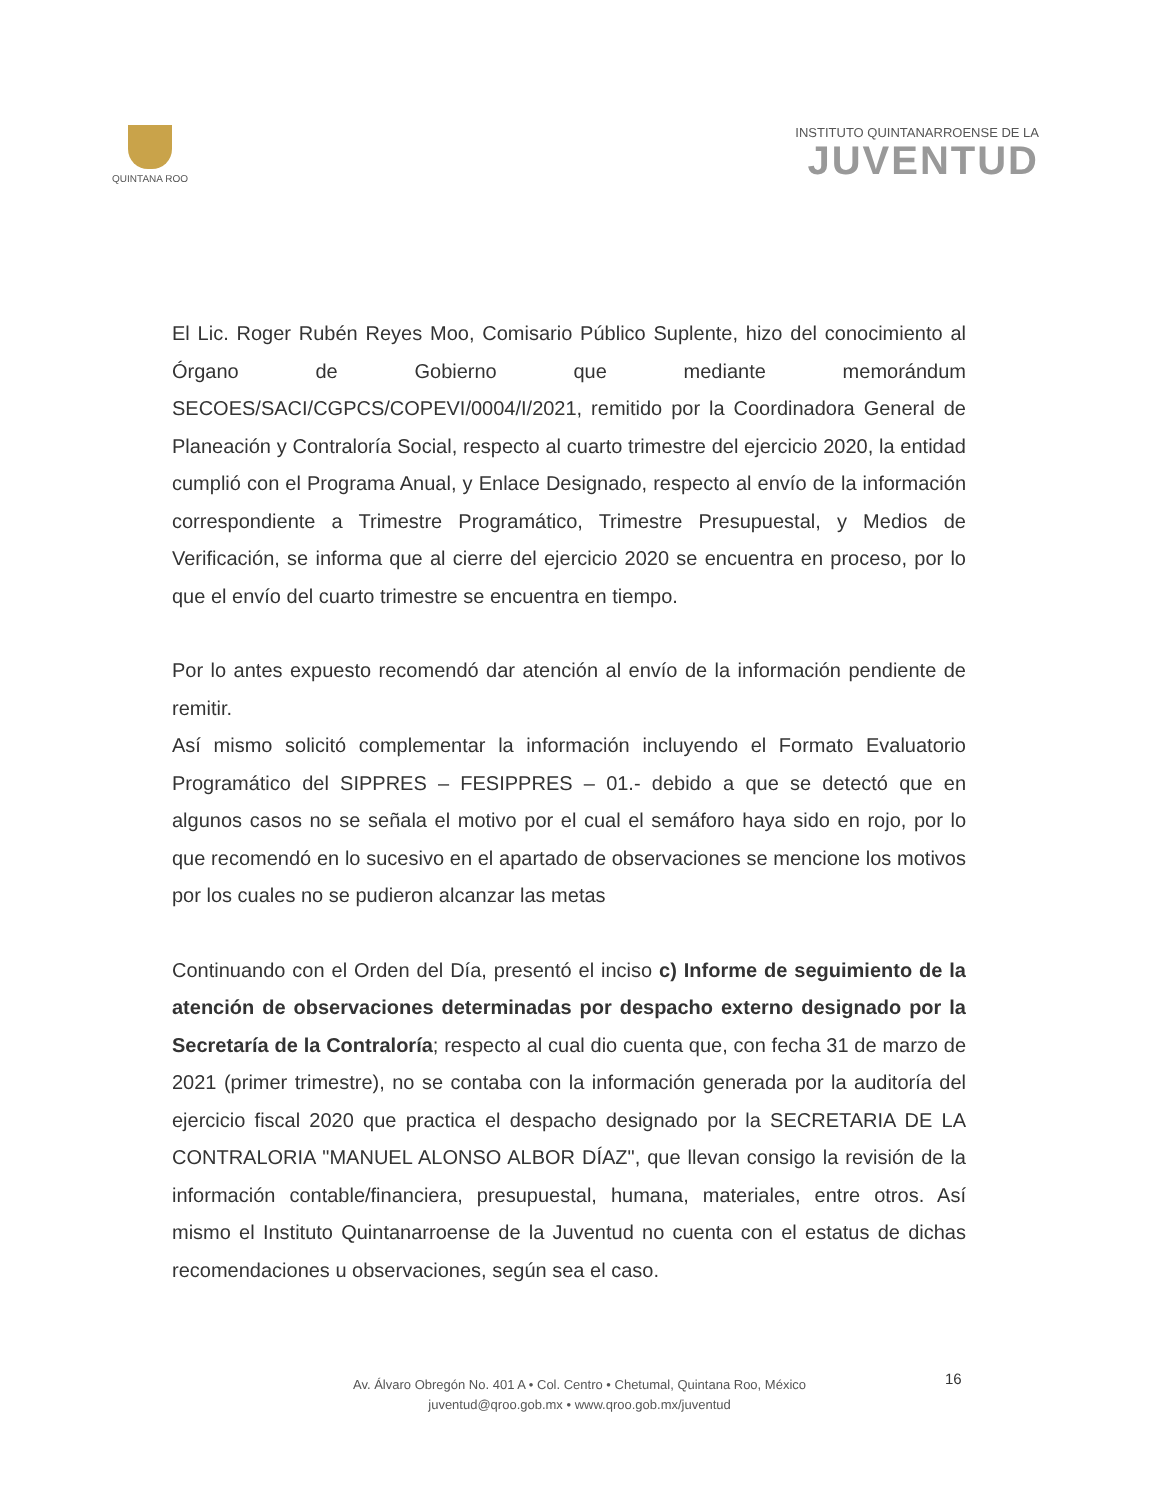QUINTANA ROO
INSTITUTO QUINTANARROENSE DE LA
JUVENTUD
El Lic. Roger Rubén Reyes Moo, Comisario Público Suplente, hizo del conocimiento al Órgano de Gobierno que mediante memorándum SECOES/SACI/CGPCS/COPEVI/0004/I/2021, remitido por la Coordinadora General de Planeación y Contraloría Social, respecto al cuarto trimestre del ejercicio 2020, la entidad cumplió con el Programa Anual, y Enlace Designado, respecto al envío de la información correspondiente a Trimestre Programático, Trimestre Presupuestal, y Medios de Verificación, se informa que al cierre del ejercicio 2020 se encuentra en proceso, por lo que el envío del cuarto trimestre se encuentra en tiempo.
Por lo antes expuesto recomendó dar atención al envío de la información pendiente de remitir.
Así mismo solicitó complementar la información incluyendo el Formato Evaluatorio Programático del SIPPRES – FESIPPRES – 01.- debido a que se detectó que en algunos casos no se señala el motivo por el cual el semáforo haya sido en rojo, por lo que recomendó en lo sucesivo en el apartado de observaciones se mencione los motivos por los cuales no se pudieron alcanzar las metas
Continuando con el Orden del Día, presentó el inciso c) Informe de seguimiento de la atención de observaciones determinadas por despacho externo designado por la Secretaría de la Contraloría; respecto al cual dio cuenta que, con fecha 31 de marzo de 2021 (primer trimestre), no se contaba con la información generada por la auditoría del ejercicio fiscal 2020 que practica el despacho designado por la SECRETARIA DE LA CONTRALORIA "MANUEL ALONSO ALBOR DÍAZ", que llevan consigo la revisión de la información contable/financiera, presupuestal, humana, materiales, entre otros. Así mismo el Instituto Quintanarroense de la Juventud no cuenta con el estatus de dichas recomendaciones u observaciones, según sea el caso.
16
Av. Álvaro Obregón No. 401 A • Col. Centro • Chetumal, Quintana Roo, México
juventud@qroo.gob.mx • www.qroo.gob.mx/juventud